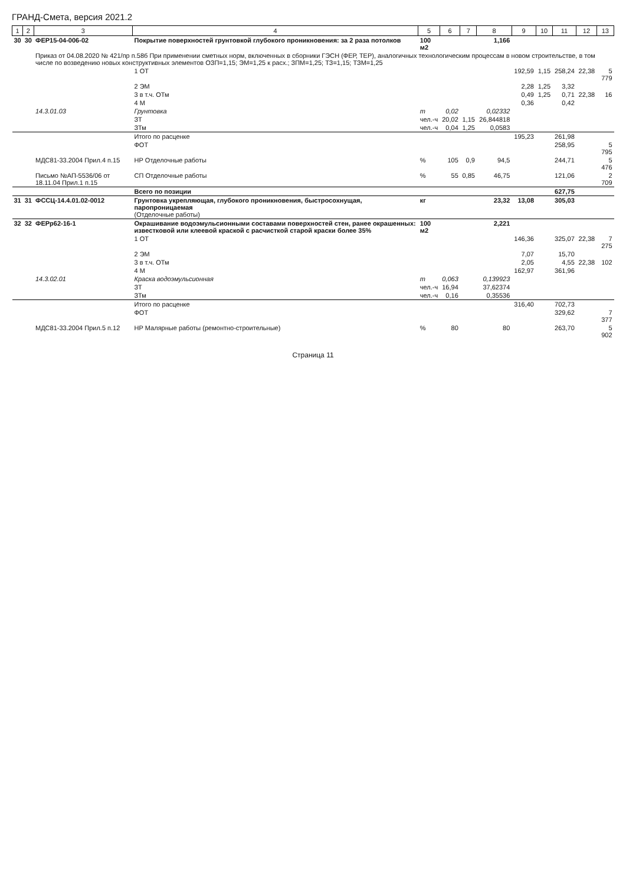ГРАНД-Смета, версия 2021.2
| 1 | 2 | 3 | 4 | 5 | 6 | 7 | 8 | 9 | 10 | 11 | 12 | 13 |
| --- | --- | --- | --- | --- | --- | --- | --- | --- | --- | --- | --- | --- |
| 30 | 30 | ФЕР15-04-006-02 | Покрытие поверхностей грунтовкой глубокого проникновения: за 2 раза потолков | 100 м2 | | | 1,166 | | | | | |
| | | Приказ от 04.08.2020 № 421/пр п.58б При применении сметных норм, включенных в сборники ГЭСН (ФЕР, ТЕР), аналогичных технологическим процессам в новом строительстве, в том числе по возведению новых конструктивных элементов ОЗП=1,15; ЭМ=1,25 к расх.; ЗПМ=1,25; ТЗ=1,15; ТЗМ=1,25 | | | | | | | | | | |
| | | | 1 ОТ | | | | | 192,59 | 1,15 | 258,24 | 22,38 | 5 779 |
| | | | 2 ЭМ | | | | | 2,28 | 1,25 | 3,32 | | |
| | | | 3 в т.ч. ОТм | | | | | 0,49 | 1,25 | 0,71 | 22,38 | 16 |
| | | | 4 М | | | | | 0,36 | | 0,42 | | |
| | | 14.3.01.03 | Грунтовка | т | 0,02 | | 0,02332 | | | | | |
| | | | ЗТ | чел.-ч | 20,02 | 1,15 | 26,844818 | | | | | |
| | | | ЗТм | чел.-ч | 0,04 | 1,25 | 0,0583 | | | | | |
| | | | Итого по расценке | | | | | 195,23 | | 261,98 | | |
| | | | ФОТ | | | | | | | 258,95 | | 5 795 |
| | | МДС81-33.2004 Прил.4 п.15 | НР Отделочные работы | % | 105 | 0,9 | 94,5 | | | 244,71 | | 5 476 |
| | | Письмо №АП-5536/06 от 18.11.04 Прил.1 п.15 | СП Отделочные работы | % | 55 | 0,85 | 46,75 | | | 121,06 | | 2 709 |
| | | | Всего по позиции | | | | | | | 627,75 | | |
| 31 | 31 | ФССЦ-14.4.01.02-0012 | Грунтовка укрепляющая, глубокого проникновения, быстросохнущая, паропроницаемая (Отделочные работы) | кг | | | 23,32 | 13,08 | | 305,03 | | |
| 32 | 32 | ФЕРр62-16-1 | Окрашивание водоэмульсионными составами поверхностей стен, ранее окрашенных: известковой или клеевой краской с расчисткой старой краски более 35% | 100 м2 | | | 2,221 | | | | | |
| | | | 1 ОТ | | | | | 146,36 | | 325,07 | 22,38 | 7 275 |
| | | | 2 ЭМ | | | | | 7,07 | | 15,70 | | |
| | | | 3 в т.ч. ОТм | | | | | 2,05 | | 4,55 | 22,38 | 102 |
| | | | 4 М | | | | | 162,97 | | 361,96 | | |
| | | 14.3.02.01 | Краска водоэмульсионная | т | 0,063 | | 0,139923 | | | | | |
| | | | ЗТ | чел.-ч | 16,94 | | 37,62374 | | | | | |
| | | | ЗТм | чел.-ч | 0,16 | | 0,35536 | | | | | |
| | | | Итого по расценке | | | | | 316,40 | | 702,73 | | |
| | | | ФОТ | | | | | | | 329,62 | | 7 377 |
| | | МДС81-33.2004 Прил.5 п.12 | НР Малярные работы (ремонтно-строительные) | % | 80 | | 80 | | | 263,70 | | 5 902 |
Страница 11